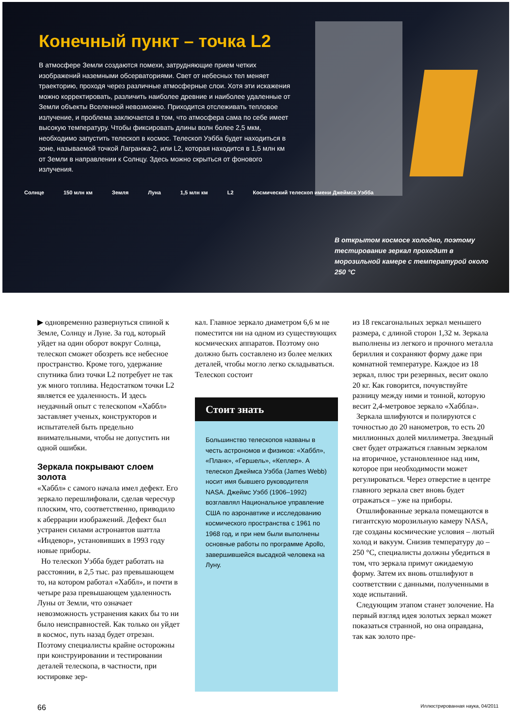Конечный пункт – точка L2
В атмосфере Земли создаются помехи, затрудняющие прием четких изображений наземными обсерваториями. Свет от небесных тел меняет траекторию, проходя через различные атмосферные слои. Хотя эти искажения можно корректировать, различить наиболее древние и наиболее удаленные от Земли объекты Вселенной невозможно. Приходится отслеживать тепловое излучение, и проблема заключается в том, что атмосфера сама по себе имеет высокую температуру. Чтобы фиксировать длины волн более 2,5 мкм, необходимо запустить телескоп в космос. Телескоп Уэбба будет находиться в зоне, называемой точкой Лагранжа-2, или L2, которая находится в 1,5 млн км от Земли в направлении к Солнцу. Здесь можно скрыться от фонового излучения.
Солнце 150 млн км Земля Луна 1,5 млн км L2 Космический телескоп имени Джеймса Уэбба
В открытом космосе холодно, поэтому тестирование зеркал проходит в морозильной камере с температурой около 250 °C
▶ одновременно развернуться спиной к Земле, Солнцу и Луне. За год, который уйдет на один оборот вокруг Солнца, телескоп сможет обозреть все небесное пространство. Кроме того, удержание спутника близ точки L2 потребует не так уж много топлива. Недостатком точки L2 является ее удаленность. И здесь неудачный опыт с телескопом «Хаббл» заставляет ученых, конструкторов и испытателей быть предельно внимательными, чтобы не допустить ни одной ошибки.
Зеркала покрывают слоем золота
«Хаббл» с самого начала имел дефект. Его зеркало перешлифовали, сделав чересчур плоским, что, соответственно, приводило к аберрации изображений. Дефект был устранен силами астронавтов шаттла «Индевор», установивших в 1993 году новые приборы.
Но телескоп Уэбба будет работать на расстоянии, в 2,5 тыс. раз превышающем то, на котором работал «Хаббл», и почти в четыре раза превышающем удаленность Луны от Земли, что означает невозможность устранения каких бы то ни было неисправностей. Как только он уйдет в космос, путь назад будет отрезан. Поэтому специалисты крайне осторожны при конструировании и тестировании деталей телескопа, в частности, при юстировке зер-
кал. Главное зеркало диаметром 6,6 м не поместится ни на одном из существующих космических аппаратов. Поэтому оно должно быть составлено из более мелких деталей, чтобы могло легко складываться. Телескоп состоит
Стоит знать
Большинство телескопов названы в честь астрономов и физиков: «Хаббл», «Планк», «Гершель», «Кеплер». А телескоп Джеймса Уэбба (James Webb) носит имя бывшего руководителя NASA. Джеймс Уэбб (1906–1992) возглавлял Национальное управление США по аэронавтике и исследованию космического пространства с 1961 по 1968 год, и при нем были выполнены основные работы по программе Apollo, завершившейся высадкой человека на Луну.
из 18 гексагональных зеркал меньшего размера, с длиной сторон 1,32 м. Зеркала выполнены из легкого и прочного металла бериллия и сохраняют форму даже при комнатной температуре. Каждое из 18 зеркал, плюс три резервных, весит около 20 кг. Как говорится, почувствуйте разницу между ними и тонной, которую весит 2,4-метровое зеркало «Хаббла».
Зеркала шлифуются и полируются с точностью до 20 нанометров, то есть 20 миллионных долей миллиметра. Звездный свет будет отражаться главным зеркалом на вторичное, установленное над ним, которое при необходимости может регулироваться. Через отверстие в центре главного зеркала свет вновь будет отражаться – уже на приборы.
Отшлифованные зеркала помещаются в гигантскую морозильную камеру NASA, где созданы космические условия – лютый холод и вакуум. Снизив температуру до –250 °C, специалисты должны убедиться в том, что зеркала примут ожидаемую форму. Затем их вновь отшлифуют в соответствии с данными, полученными в ходе испытаний.
Следующим этапом станет золочение. На первый взгляд идея золотых зеркал может показаться странной, но она оправдана, так как золото пре-
66 Иллюстрированная наука, 04/2011